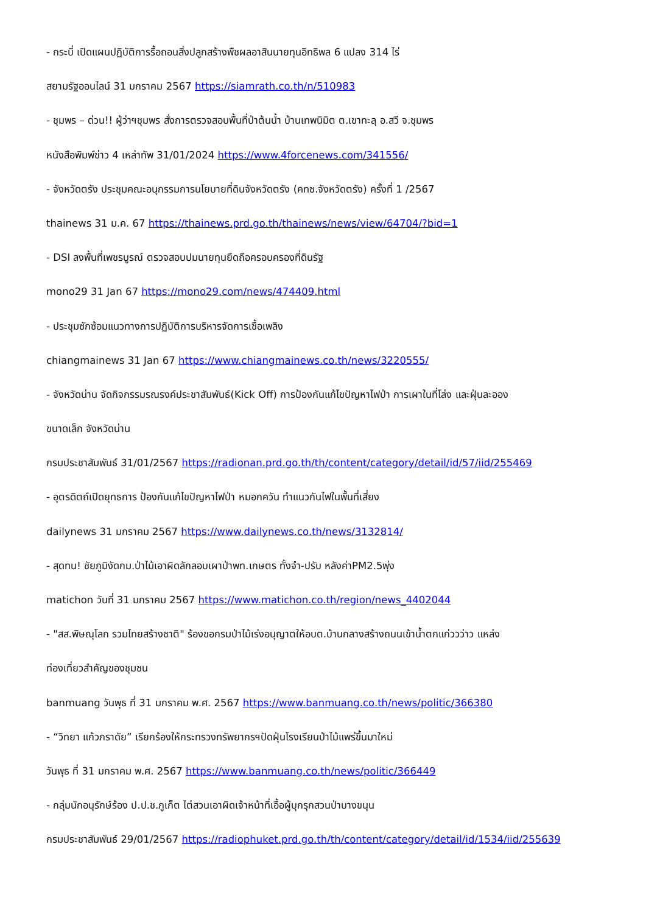- กระบี่ เปิดแผนปฏิบัติการรื้อถอนสิ่งปลูกสร้างพืชผลอาสินนายทุนอิทธิพล 6 แปลง 314 ไร่
สยามรัฐออนไลน์ 31 มกราคม 2567 https://siamrath.co.th/n/510983
- ชุมพร – ด่วน!! ผู้ว่าฯชุมพร สั่งการตรวจสอบพื้นที่ป่าต้นน้ำ บ้านเทพนิมิต ต.เขาทะลุ อ.สวี จ.ชุมพร
หนังสือพิมพ์ข่าว 4 เหล่าทัพ 31/01/2024 https://www.4forcenews.com/341556/
- จังหวัดตรัง ประชุมคณะอนุกรรมการนโยบายที่ดินจังหวัดตรัง (คทช.จังหวัดตรัง) ครั้งที่ 1 /2567
thainews 31 ม.ค. 67 https://thainews.prd.go.th/thainews/news/view/64704/?bid=1
- DSI ลงพื้นที่เพชรบูรณ์ ตรวจสอบปมนายทุนยึดถือครอบครองที่ดินรัฐ
mono29 31 Jan 67 https://mono29.com/news/474409.html
- ประชุมซักซ้อมแนวทางการปฏิบัติการบริหารจัดการเชื้อเพลิง
chiangmainews 31 Jan 67 https://www.chiangmainews.co.th/news/3220555/
- จังหวัดน่าน จัดกิจกรรมรณรงค์ประชาสัมพันธ์(Kick Off) การป้องกันแก้ไขปัญหาไฟป่า การเผาในที่โล่ง และฝุ่นละออง
ขนาดเล็ก จังหวัดน่าน
กรมประชาสัมพันธ์ 31/01/2567 https://radionan.prd.go.th/th/content/category/detail/id/57/iid/255469
- อุตรดิตถ์เปิดยุทธการ ป้องกันแก้ไขปัญหาไฟป่า หมอกควัน ทำแนวกันไฟในพื้นที่เสี่ยง
dailynews 31 มกราคม 2567 https://www.dailynews.co.th/news/3132814/
- สุดทน! ชัยภูมิงัดกม.ป่าไม้เอาผิดลักลอบเผาป่าพท.เกษตร ทั้งจำ-ปรับ หลังค่าPM2.5พุ่ง
matichon วันที่ 31 มกราคม 2567 https://www.matichon.co.th/region/news_4402044
- "สส.พิษณุโลก รวมไทยสร้างชาติ" ร้องขอกรมป่าไม้เร่งอนุญาตให้อบต.บ้านกลางสร้างถนนเข้าน้ำตกแก่ววว่าว แหล่ง
ท่องเที่ยวสำคัญของชุมชน
banmuang วันพุธ ที่ 31 มกราคม พ.ศ. 2567 https://www.banmuang.co.th/news/politic/366380
- “วิทยา แก้วภราดัย” เรียกร้องให้กระทรวงทรัพยากรฯปัดฝุ่นโรงเรียนป่าไม้แพร่ขึ้นมาใหม่
วันพุธ ที่ 31 มกราคม พ.ศ. 2567 https://www.banmuang.co.th/news/politic/366449
- กลุ่มนักอนุรักษ์ร้อง ป.ป.ช.ภูเก็ต ไต่สวนเอาผิดเจ้าหน้าที่เอื้อผู้บุกรุกสวนป่าบางขนุน
กรมประชาสัมพันธ์ 29/01/2567 https://radiophuket.prd.go.th/th/content/category/detail/id/1534/iid/255639